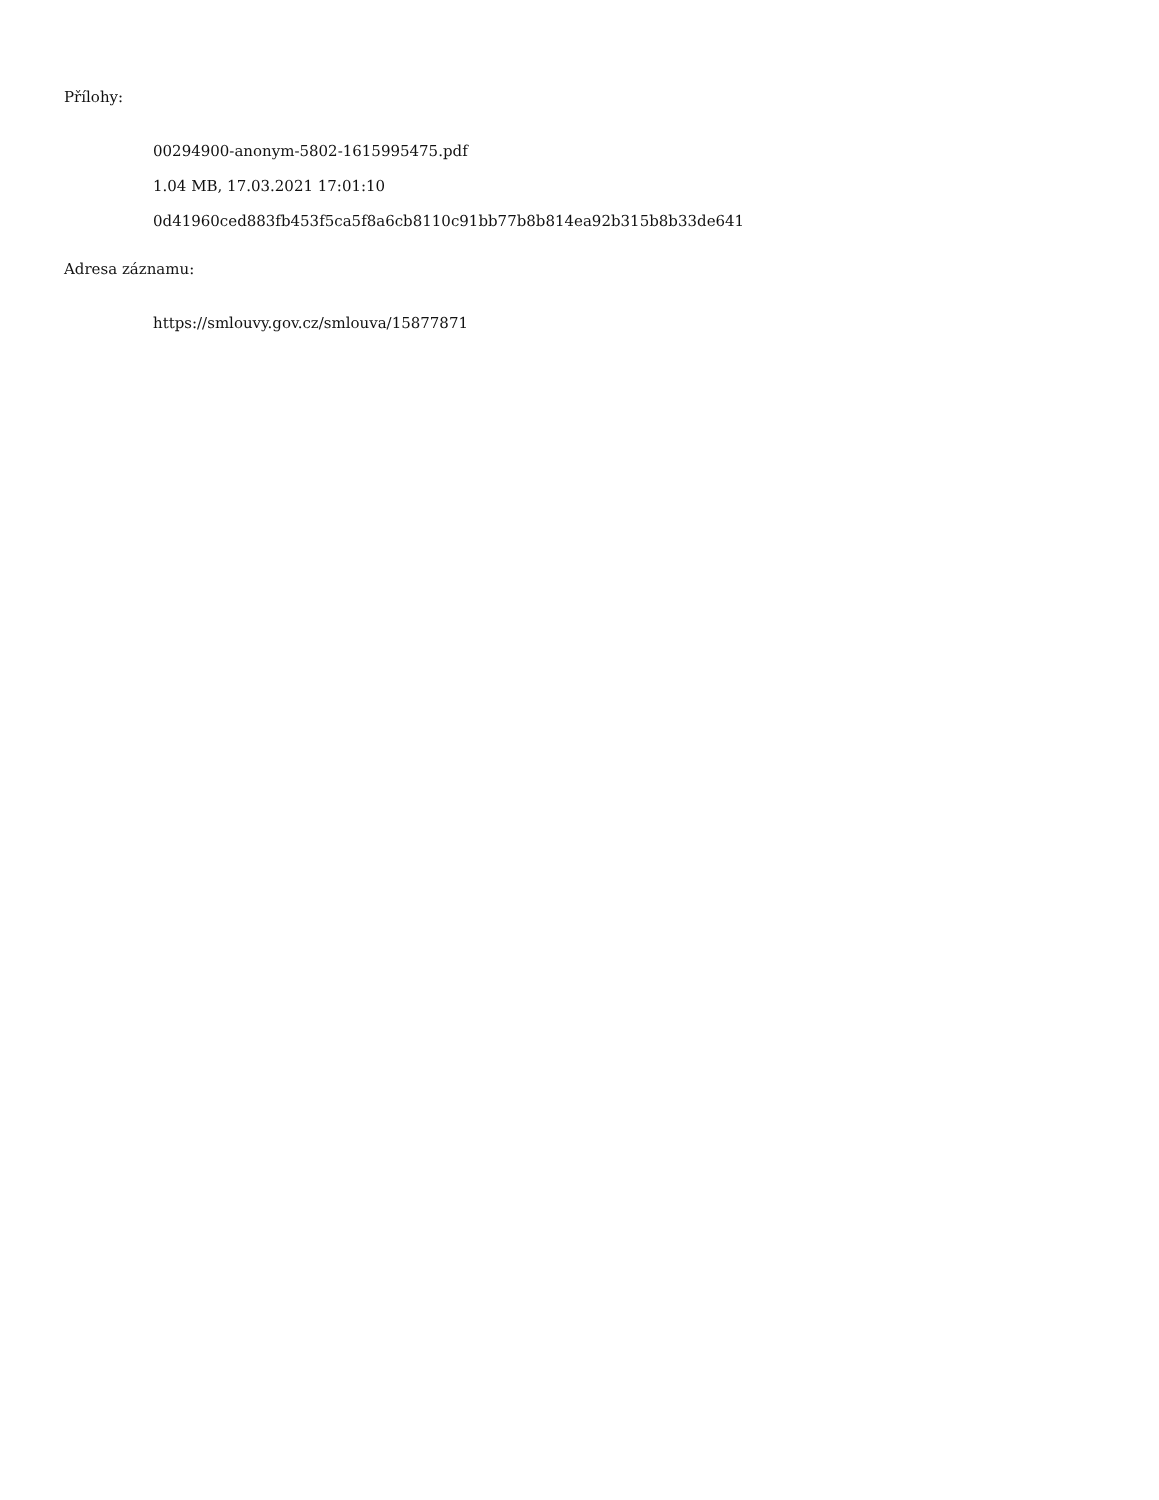Přílohy:
00294900-anonym-5802-1615995475.pdf
1.04 MB, 17.03.2021 17:01:10
0d41960ced883fb453f5ca5f8a6cb8110c91bb77b8b814ea92b315b8b33de641
Adresa záznamu:
https://smlouvy.gov.cz/smlouva/15877871